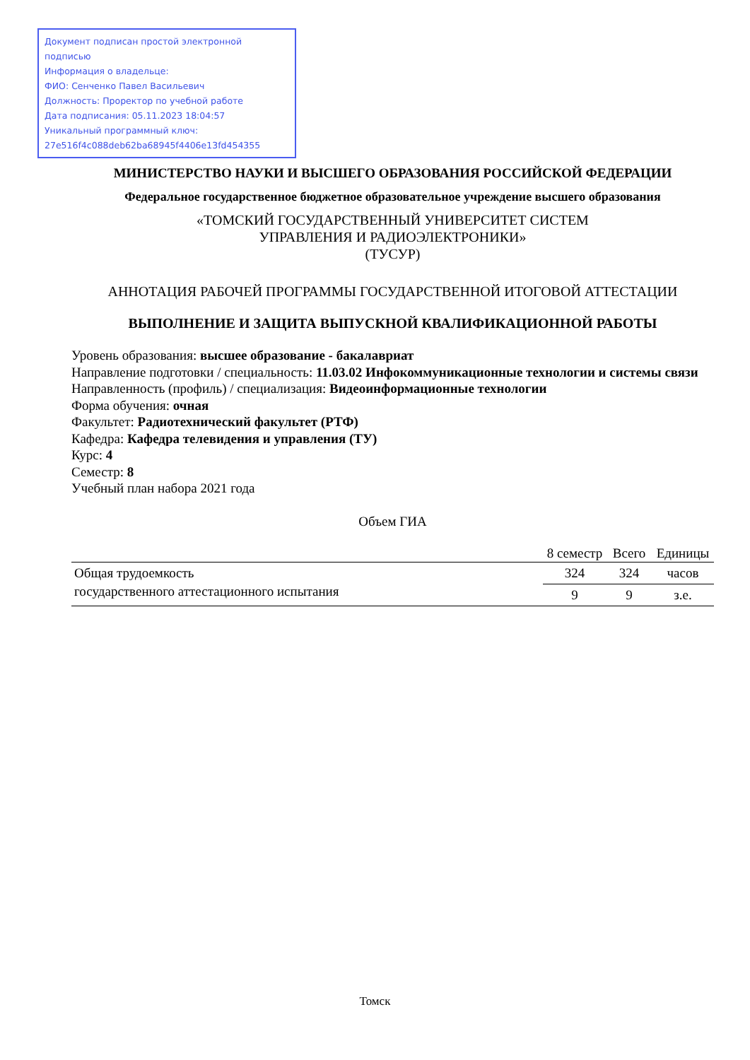Документ подписан простой электронной подписью
Информация о владельце:
ФИО: Сенченко Павел Васильевич
Должность: Проректор по учебной работе
Дата подписания: 05.11.2023 18:04:57
Уникальный программный ключ:
27e516f4c088deb62ba68945f4406e13fd454355
МИНИСТЕРСТВО НАУКИ И ВЫСШЕГО ОБРАЗОВАНИЯ РОССИЙСКОЙ ФЕДЕРАЦИИ
Федеральное государственное бюджетное образовательное учреждение высшего образования
«ТОМСКИЙ ГОСУДАРСТВЕННЫЙ УНИВЕРСИТЕТ СИСТЕМ
УПРАВЛЕНИЯ И РАДИОЭЛЕКТРОНИКИ»
(ТУСУР)
АННОТАЦИЯ РАБОЧЕЙ ПРОГРАММЫ ГОСУДАРСТВЕННОЙ ИТОГОВОЙ АТТЕСТАЦИИ
ВЫПОЛНЕНИЕ И ЗАЩИТА ВЫПУСКНОЙ КВАЛИФИКАЦИОННОЙ РАБОТЫ
Уровень образования: высшее образование - бакалавриат
Направление подготовки / специальность: 11.03.02 Инфокоммуникационные технологии и системы связи
Направленность (профиль) / специализация: Видеоинформационные технологии
Форма обучения: очная
Факультет: Радиотехнический факультет (РТФ)
Кафедра: Кафедра телевидения и управления (ТУ)
Курс: 4
Семестр: 8
Учебный план набора 2021 года
Объем ГИА
| | 8 семестр | Всего | Единицы |
| --- | --- | --- | --- |
| Общая трудоемкость государственного аттестационного испытания | 324 | 324 | часов |
| | 9 | 9 | з.е. |
Томск